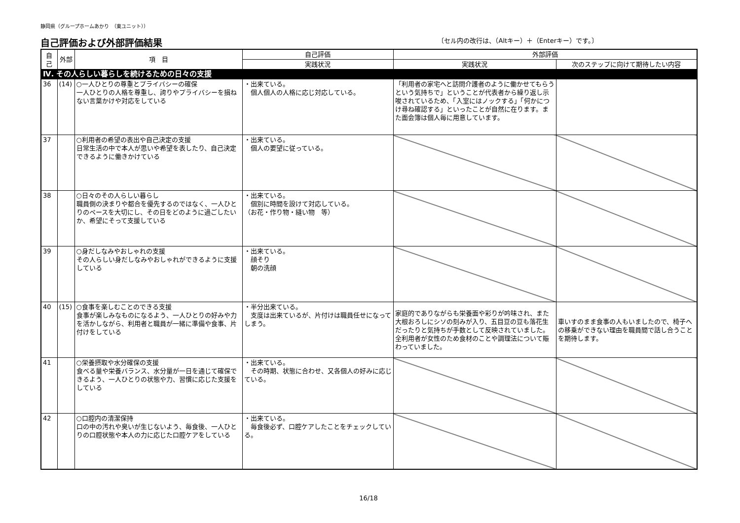静岡県（グループホームあかり　（東ユニット））
自己評価および外部評価結果 〔セル内の改行は、（Altキー）＋（Enterキー）です。〕
| 自己 | 外部 | 項 目 | 自己評価 | 外部評価 | |
| --- | --- | --- | --- | --- | --- |
| | | | 実践状況 | 実践状況 | 次のステップに向けて期待したい内容 |
| Ⅳ. その人らしい暮らしを続けるための日々の支援 | | | | | |
| 36 | (14) | ○一人ひとりの尊重とプライバシーの確保 一人ひとりの人格を尊重し、誇りやプライバシーを損ねない言葉かけや対応をしている | ・出来ている。 個人個人の人格に応じ対応している。 | 「利用者の家宅へと訪問介護者のように働かせてもらうという気持ちで」ということが代表者から繰り返し示唆されているため、「入室にはノックする」「何かにつけ尋ね確認する」といったことが自然に在ります。また面会簿は個人毎に用意しています。 | |
| 37 | | ○利用者の希望の表出や自己決定の支援 日常生活の中で本人が思いや希望を表したり、自己決定できるように働きかけている | ・出来ている。 個人の要望に従っている。 | | |
| 38 | | ○日々のその人らしい暮らし 職員側の決まりや都合を優先するのではなく、一人ひとりのペースを大切にし、その日をどのように過ごしたいか、希望にそって支援している | ・出来ている。 個別に時間を設けて対応している。 （お花・作り物・縫い物 等） | | |
| 39 | | ○身だしなみやおしゃれの支援 その人らしい身だしなみやおしゃれができるように支援している | ・出来ている。 顔そり 朝の洗顔 | | |
| 40 | (15) | ○食事を楽しむことのできる支援 食事が楽しみなものになるよう、一人ひとりの好みや力を活かしながら、利用者と職員が一緒に準備や食事、片付けをしている | ・半分出来ている。 支度は出来ているが、片付けは職員任せになってしまう。 | 家庭的でありながらも栄養面や彩りが吟味され、また大根おろしにシソの刻みが入り、五目豆の豆も落花生だったりと気持ちが手数として反映されていました。全利用者が女性のため食材のことや調理法について賑わっていました。 | 車いすのまま食事の人もいましたので、椅子への移乗ができない理由を職員間で話し合うことを期待します。 |
| 41 | | ○栄養摂取や水分確保の支援 食べる量や栄養バランス、水分量が一日を通じて確保できるよう、一人ひとりの状態や力、習慣に応じた支援をしている | ・出来ている。 その時期、状態に合わせ、又各個人の好みに応じている。 | | |
| 42 | | ○口腔内の清潔保持 口の中の汚れや臭いが生じないよう、毎食後、一人ひとりの口腔状態や本人の力に応じた口腔ケアをしている | ・出来ている。 毎食後必ず、口腔ケアしたことをチェックしている。 | | |
16/18